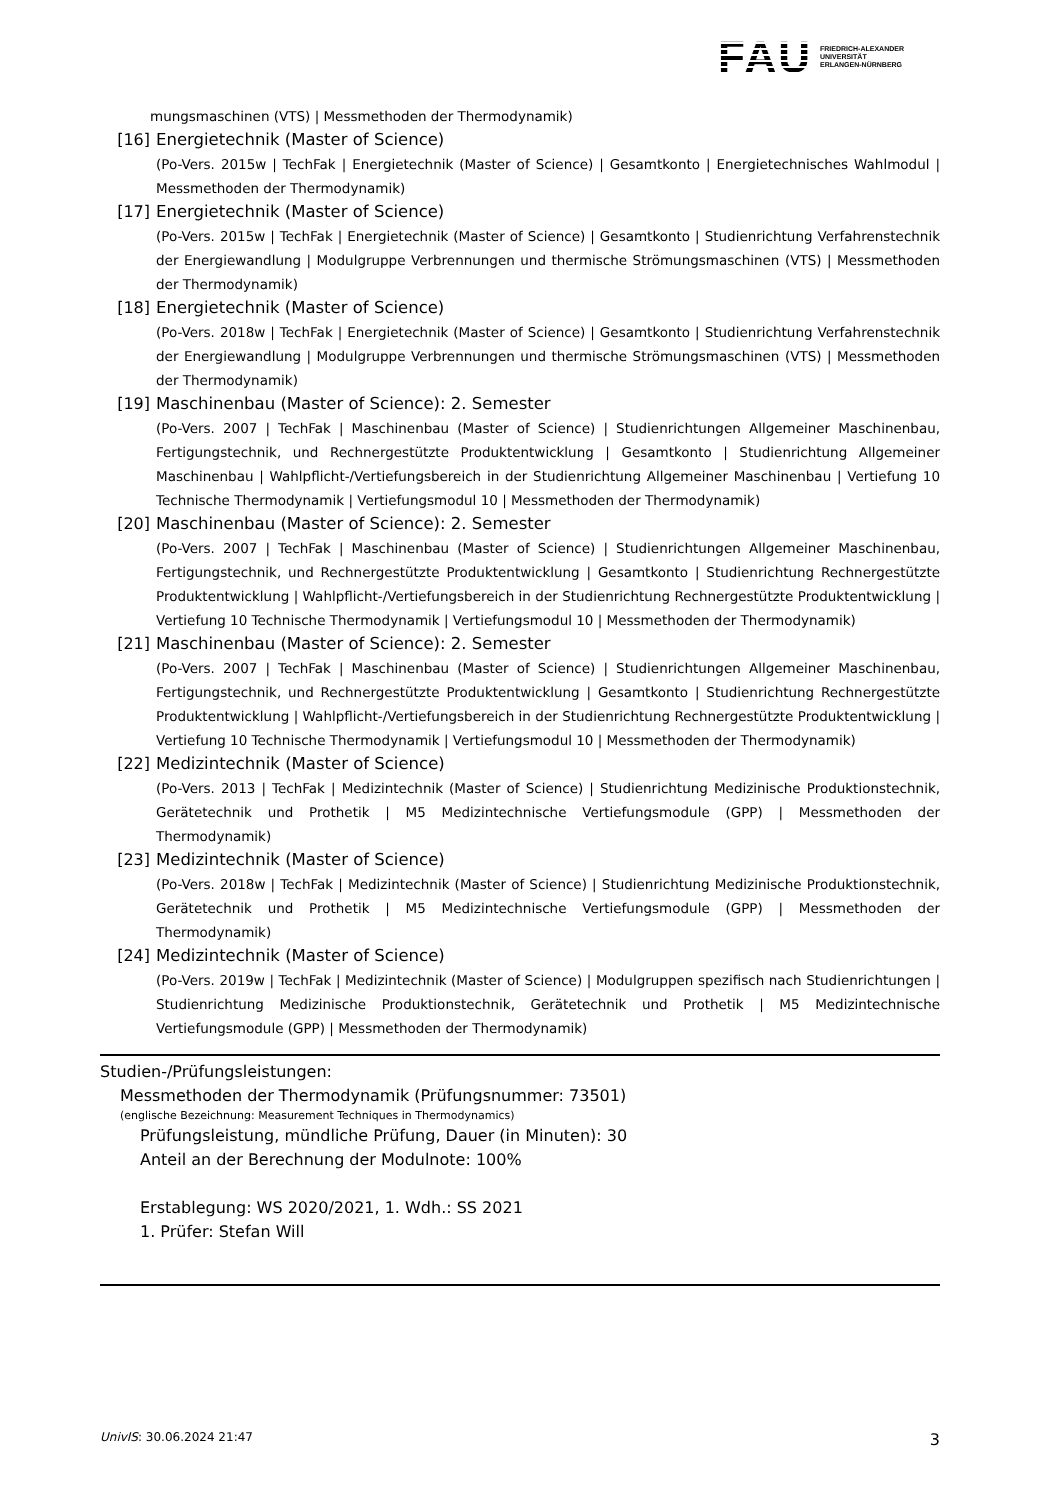FAU
FRIEDRICH-ALEXANDER
UNIVERSITÄT
ERLANGEN-NÜRNBERG
mungsmaschinen (VTS) | Messmethoden der Thermodynamik)
[16] Energietechnik (Master of Science)
(Po-Vers. 2015w | TechFak | Energietechnik (Master of Science) | Gesamtkonto | Energietechnisches Wahlmodul | Messmethoden der Thermodynamik)
[17] Energietechnik (Master of Science)
(Po-Vers. 2015w | TechFak | Energietechnik (Master of Science) | Gesamtkonto | Studienrichtung Verfahrenstechnik der Energiewandlung | Modulgruppe Verbrennungen und thermische Strömungsmaschinen (VTS) | Messmethoden der Thermodynamik)
[18] Energietechnik (Master of Science)
(Po-Vers. 2018w | TechFak | Energietechnik (Master of Science) | Gesamtkonto | Studienrichtung Verfahrenstechnik der Energiewandlung | Modulgruppe Verbrennungen und thermische Strömungsmaschinen (VTS) | Messmethoden der Thermodynamik)
[19] Maschinenbau (Master of Science): 2. Semester
(Po-Vers. 2007 | TechFak | Maschinenbau (Master of Science) | Studienrichtungen Allgemeiner Maschinenbau, Fertigungstechnik, und Rechnergestützte Produktentwicklung | Gesamtkonto | Studienrichtung Allgemeiner Maschinenbau | Wahlpflicht-/Vertiefungsbereich in der Studienrichtung Allgemeiner Maschinenbau | Vertiefung 10 Technische Thermodynamik | Vertiefungsmodul 10 | Messmethoden der Thermodynamik)
[20] Maschinenbau (Master of Science): 2. Semester
(Po-Vers. 2007 | TechFak | Maschinenbau (Master of Science) | Studienrichtungen Allgemeiner Maschinenbau, Fertigungstechnik, und Rechnergestützte Produktentwicklung | Gesamtkonto | Studienrichtung Rechnergestützte Produktentwicklung | Wahlpflicht-/Vertiefungsbereich in der Studienrichtung Rechnergestützte Produktentwicklung | Vertiefung 10 Technische Thermodynamik | Vertiefungsmodul 10 | Messmethoden der Thermodynamik)
[21] Maschinenbau (Master of Science): 2. Semester
(Po-Vers. 2007 | TechFak | Maschinenbau (Master of Science) | Studienrichtungen Allgemeiner Maschinenbau, Fertigungstechnik, und Rechnergestützte Produktentwicklung | Gesamtkonto | Studienrichtung Rechnergestützte Produktentwicklung | Wahlpflicht-/Vertiefungsbereich in der Studienrichtung Rechnergestützte Produktentwicklung | Vertiefung 10 Technische Thermodynamik | Vertiefungsmodul 10 | Messmethoden der Thermodynamik)
[22] Medizintechnik (Master of Science)
(Po-Vers. 2013 | TechFak | Medizintechnik (Master of Science) | Studienrichtung Medizinische Produktionstechnik, Gerätetechnik und Prothetik | M5 Medizintechnische Vertiefungsmodule (GPP) | Messmethoden der Thermodynamik)
[23] Medizintechnik (Master of Science)
(Po-Vers. 2018w | TechFak | Medizintechnik (Master of Science) | Studienrichtung Medizinische Produktionstechnik, Gerätetechnik und Prothetik | M5 Medizintechnische Vertiefungsmodule (GPP) | Messmethoden der Thermodynamik)
[24] Medizintechnik (Master of Science)
(Po-Vers. 2019w | TechFak | Medizintechnik (Master of Science) | Modulgruppen spezifisch nach Studienrichtungen | Studienrichtung Medizinische Produktionstechnik, Gerätetechnik und Prothetik | M5 Medizintechnische Vertiefungsmodule (GPP) | Messmethoden der Thermodynamik)
Studien-/Prüfungsleistungen:
Messmethoden der Thermodynamik (Prüfungsnummer: 73501)
(englische Bezeichnung: Measurement Techniques in Thermodynamics)
Prüfungsleistung, mündliche Prüfung, Dauer (in Minuten): 30
Anteil an der Berechnung der Modulnote: 100%
Erstablegung: WS 2020/2021, 1. Wdh.: SS 2021
1. Prüfer: Stefan Will
UnivIS: 30.06.2024 21:47 3